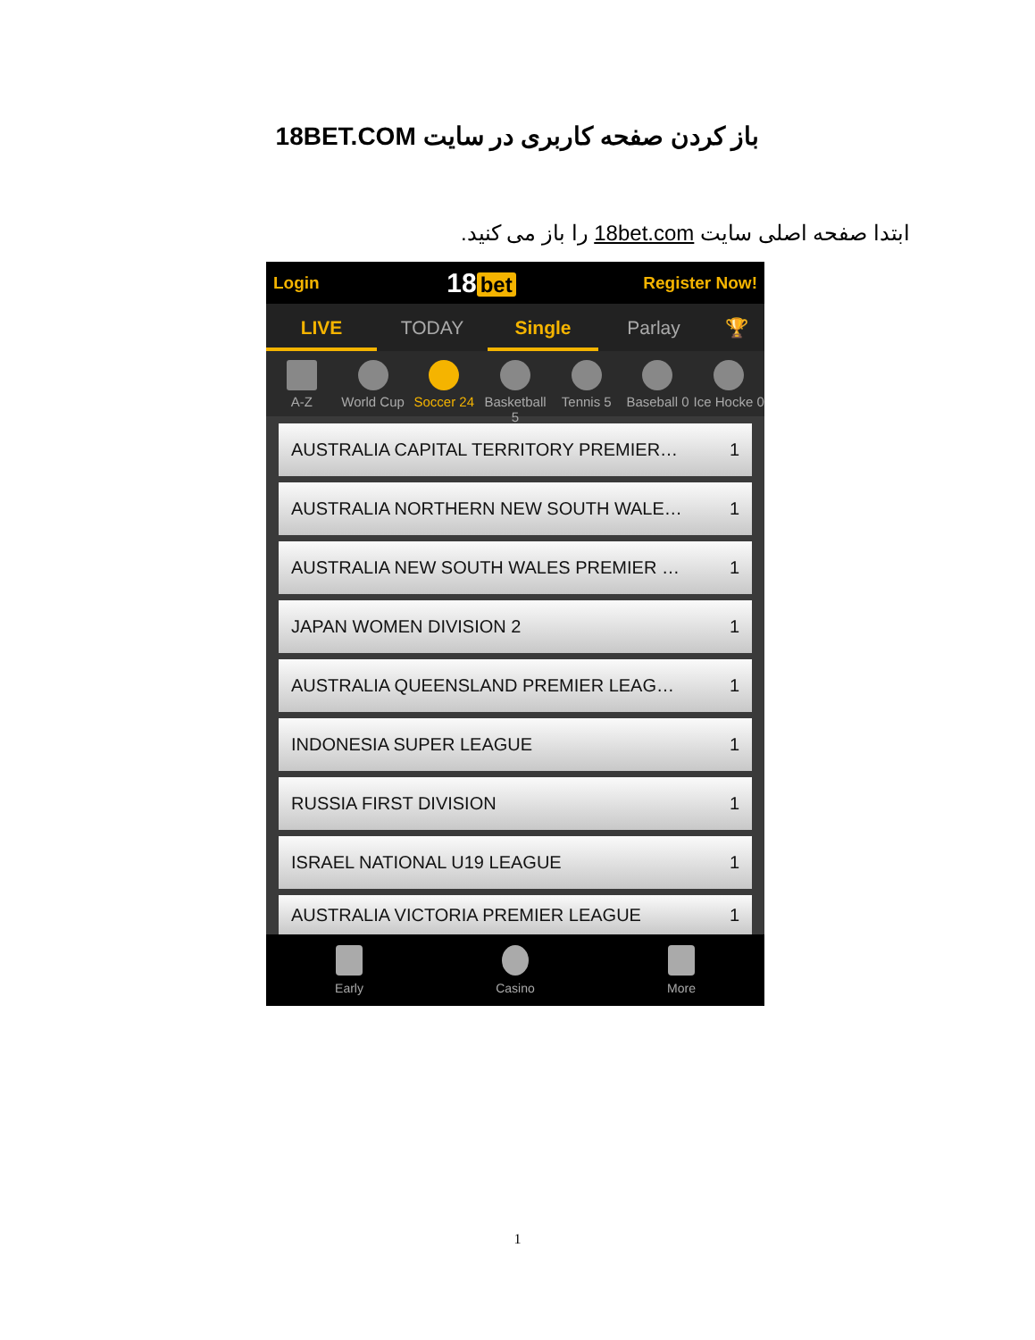باز کردن صفحه کاربری در سایت 18BET.COM
ابتدا صفحه اصلی سایت 18bet.com را باز می کنید.
Login 18 bet Register Now!
LIVE TODAY Single Parlay 🏆
A-Z World Cup Soccer 24 Basketball 5 Tennis 5 Baseball 0 Ice Hocke 0
AUSTRALIA CAPITAL TERRITORY PREMIER… 1
AUSTRALIA NORTHERN NEW SOUTH WALE… 1
AUSTRALIA NEW SOUTH WALES PREMIER … 1
JAPAN WOMEN DIVISION 2 1
AUSTRALIA QUEENSLAND PREMIER LEAG… 1
INDONESIA SUPER LEAGUE 1
RUSSIA FIRST DIVISION 1
ISRAEL NATIONAL U19 LEAGUE 1
AUSTRALIA VICTORIA PREMIER LEAGUE 1
Early Casino More
1